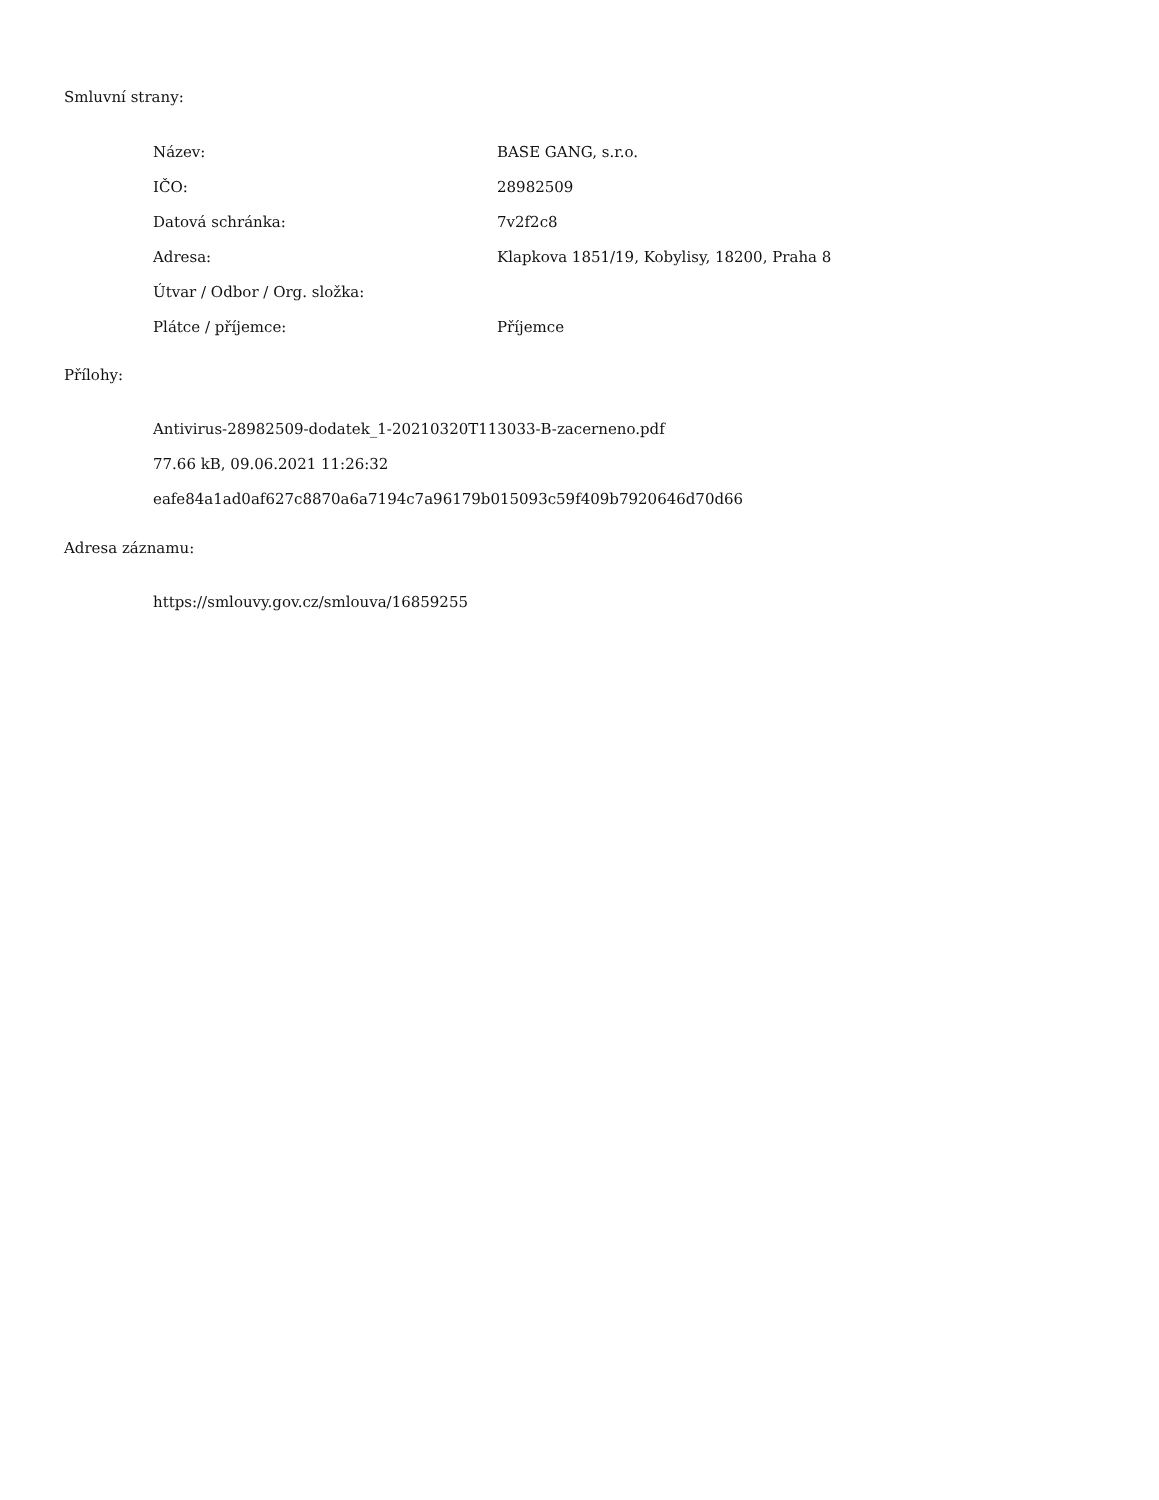Smluvní strany:
| Název: | BASE GANG, s.r.o. |
| IČO: | 28982509 |
| Datová schránka: | 7v2f2c8 |
| Adresa: | Klapkova 1851/19, Kobylisy, 18200, Praha 8 |
| Útvar / Odbor / Org. složka: | |
| Plátce / příjemce: | Příjemce |
Přílohy:
Antivirus-28982509-dodatek_1-20210320T113033-B-zacerneno.pdf
77.66 kB, 09.06.2021 11:26:32
eafe84a1ad0af627c8870a6a7194c7a96179b015093c59f409b7920646d70d66
Adresa záznamu:
https://smlouvy.gov.cz/smlouva/16859255